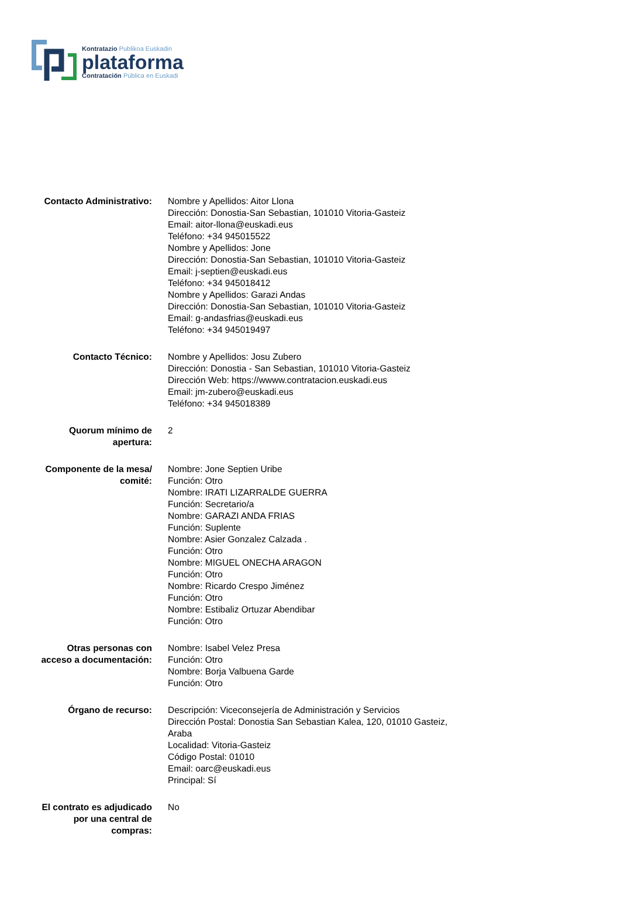Kontratazio Publikoa Euskadin
plataforma
Contratación Pública en Euskadi
Contacto Administrativo: Nombre y Apellidos: Aitor Llona
Dirección: Donostia-San Sebastian, 101010 Vitoria-Gasteiz
Email: aitor-llona@euskadi.eus
Teléfono: +34 945015522
Nombre y Apellidos: Jone
Dirección: Donostia-San Sebastian, 101010 Vitoria-Gasteiz
Email: j-septien@euskadi.eus
Teléfono: +34 945018412
Nombre y Apellidos: Garazi Andas
Dirección: Donostia-San Sebastian, 101010 Vitoria-Gasteiz
Email: g-andasfrias@euskadi.eus
Teléfono: +34 945019497
Contacto Técnico: Nombre y Apellidos: Josu Zubero
Dirección: Donostia - San Sebastian, 101010 Vitoria-Gasteiz
Dirección Web: https://wwww.contratacion.euskadi.eus
Email: jm-zubero@euskadi.eus
Teléfono: +34 945018389
Quorum mínimo de
apertura:
2
Componente de la mesa/
comité:
Nombre: Jone Septien Uribe
Función: Otro
Nombre: IRATI LIZARRALDE GUERRA
Función: Secretario/a
Nombre: GARAZI ANDA FRIAS
Función: Suplente
Nombre: Asier Gonzalez Calzada .
Función: Otro
Nombre: MIGUEL ONECHA ARAGON
Función: Otro
Nombre: Ricardo Crespo Jiménez
Función: Otro
Nombre: Estibaliz Ortuzar Abendibar
Función: Otro
Otras personas con
acceso a documentación:
Nombre: Isabel Velez Presa
Función: Otro
Nombre: Borja Valbuena Garde
Función: Otro
Órgano de recurso: Descripción: Viceconsejería de Administración y Servicios
Dirección Postal: Donostia San Sebastian Kalea, 120, 01010 Gasteiz, Araba
Localidad: Vitoria-Gasteiz
Código Postal: 01010
Email: oarc@euskadi.eus
Principal: Sí
El contrato es adjudicado
por una central de
compras:
No